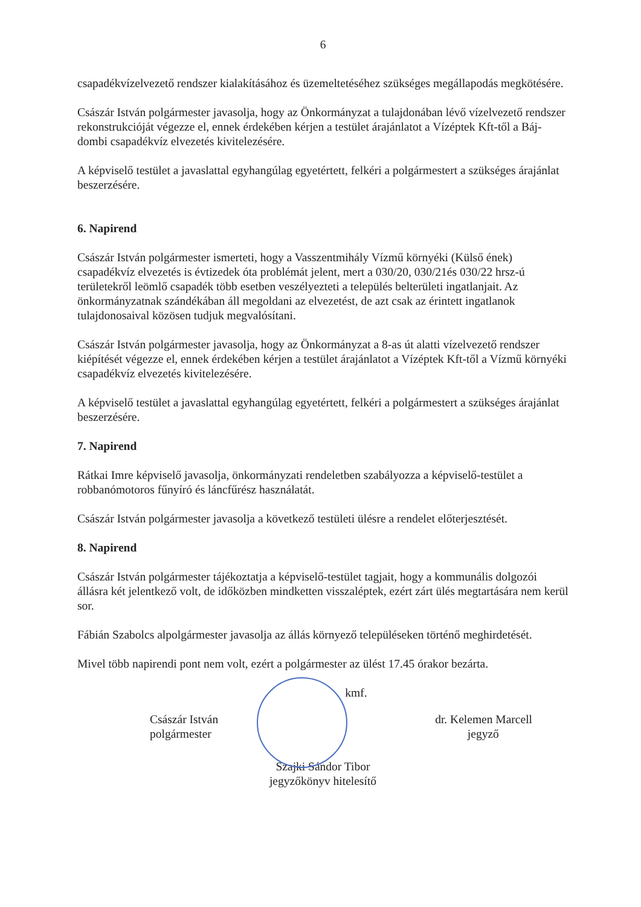6
csapadékvízelvezető rendszer kialakításához és üzemeltetéséhez szükséges megállapodás megkötésére.
Császár István polgármester javasolja, hogy az Önkormányzat a tulajdonában lévő vízelvezető rendszer rekonstrukcióját végezze el, ennek érdekében kérjen a testület árajánlatot a Vízéptek Kft-től a Báj-dombi csapadékvíz elvezetés kivitelezésére.
A képviselő testület a javaslattal egyhangúlag egyetértett, felkéri a polgármestert a szükséges árajánlat beszerzésére.
6. Napirend
Császár István polgármester ismerteti, hogy a Vasszentmihály Vízmű környéki (Külső ének) csapadékvíz elvezetés is évtizedek óta problémát jelent, mert a 030/20, 030/21és 030/22 hrsz-ú területekről leömlő csapadék több esetben veszélyezteti a település belterületi ingatlanjait. Az önkormányzatnak szándékában áll megoldani az elvezetést, de azt csak az érintett ingatlanok tulajdonosaival közösen tudjuk megvalósítani.
Császár István polgármester javasolja, hogy az Önkormányzat a 8-as út alatti vízelvezető rendszer kiépítését végezze el, ennek érdekében kérjen a testület árajánlatot a Vízéptek Kft-től a Vízmű környéki csapadékvíz elvezetés kivitelezésére.
A képviselő testület a javaslattal egyhangúlag egyetértett, felkéri a polgármestert a szükséges árajánlat beszerzésére.
7. Napirend
Rátkai Imre képviselő javasolja, önkormányzati rendeletben szabályozza a képviselő-testület a robbanómotoros fűnyíró és láncfűrész használatát.
Császár István polgármester javasolja a következő testületi ülésre a rendelet előterjesztését.
8. Napirend
Császár István polgármester tájékoztatja a képviselő-testület tagjait, hogy a kommunális dolgozói állásra két jelentkező volt, de időközben mindketten visszaléptek, ezért zárt ülés megtartására nem kerül sor.
Fábián Szabolcs alpolgármester javasolja az állás környező településeken történő meghirdetését.
Mivel több napirendi pont nem volt, ezért a polgármester az ülést 17.45 órakor bezárta.
kmf.
Császár István
polgármester
dr. Kelemen Marcell
jegyző
Szajki Sándor Tibor
jegyzőkönyv hitelesítő